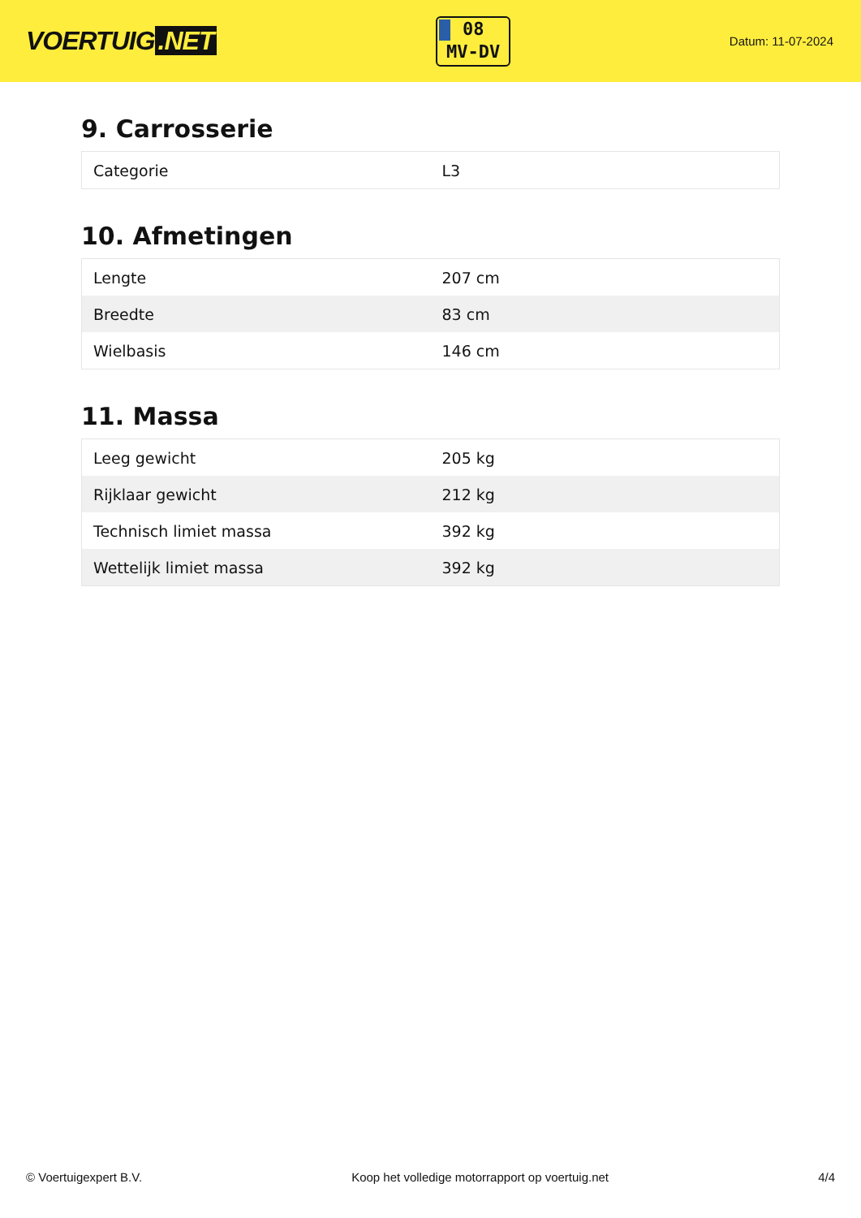VOERTUIG.NET
08
MV-DV
Datum: 11-07-2024
9. Carrosserie
| Categorie | L3 |
10. Afmetingen
| Lengte | 207 cm |
| Breedte | 83 cm |
| Wielbasis | 146 cm |
11. Massa
| Leeg gewicht | 205 kg |
| Rijklaar gewicht | 212 kg |
| Technisch limiet massa | 392 kg |
| Wettelijk limiet massa | 392 kg |
© Voertuigexpert B.V. Koop het volledige motorrapport op voertuig.net 4/4